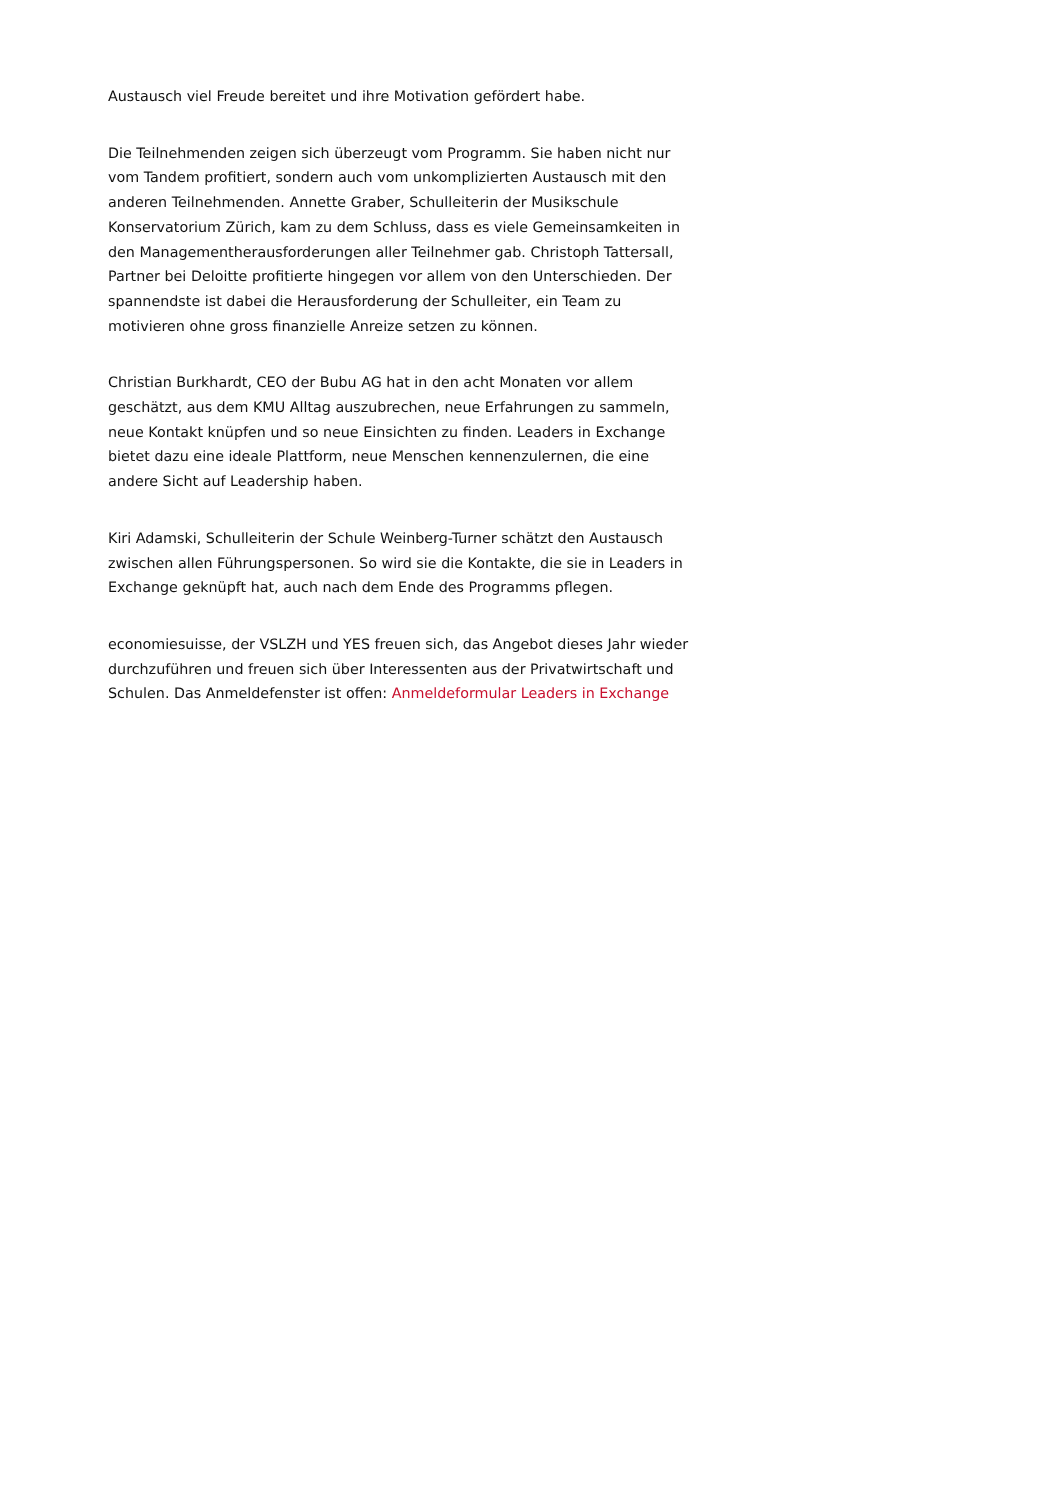Austausch viel Freude bereitet und ihre Motivation gefördert habe.
Die Teilnehmenden zeigen sich überzeugt vom Programm. Sie haben nicht nur vom Tandem profitiert, sondern auch vom unkomplizierten Austausch mit den anderen Teilnehmenden. Annette Graber, Schulleiterin der Musikschule Konservatorium Zürich, kam zu dem Schluss, dass es viele Gemeinsamkeiten in den Managementherausforderungen aller Teilnehmer gab. Christoph Tattersall, Partner bei Deloitte profitierte hingegen vor allem von den Unterschieden. Der spannendste ist dabei die Herausforderung der Schulleiter, ein Team zu motivieren ohne gross finanzielle Anreize setzen zu können.
Christian Burkhardt, CEO der Bubu AG hat in den acht Monaten vor allem geschätzt, aus dem KMU Alltag auszubrechen, neue Erfahrungen zu sammeln, neue Kontakt knüpfen und so neue Einsichten zu finden. Leaders in Exchange bietet dazu eine ideale Plattform, neue Menschen kennenzulernen, die eine andere Sicht auf Leadership haben.
Kiri Adamski, Schulleiterin der Schule Weinberg-Turner schätzt den Austausch zwischen allen Führungspersonen. So wird sie die Kontakte, die sie in Leaders in Exchange geknüpft hat, auch nach dem Ende des Programms pflegen.
economiesuisse, der VSLZH und YES freuen sich, das Angebot dieses Jahr wieder durchzuführen und freuen sich über Interessenten aus der Privatwirtschaft und Schulen. Das Anmeldefenster ist offen: Anmeldeformular Leaders in Exchange